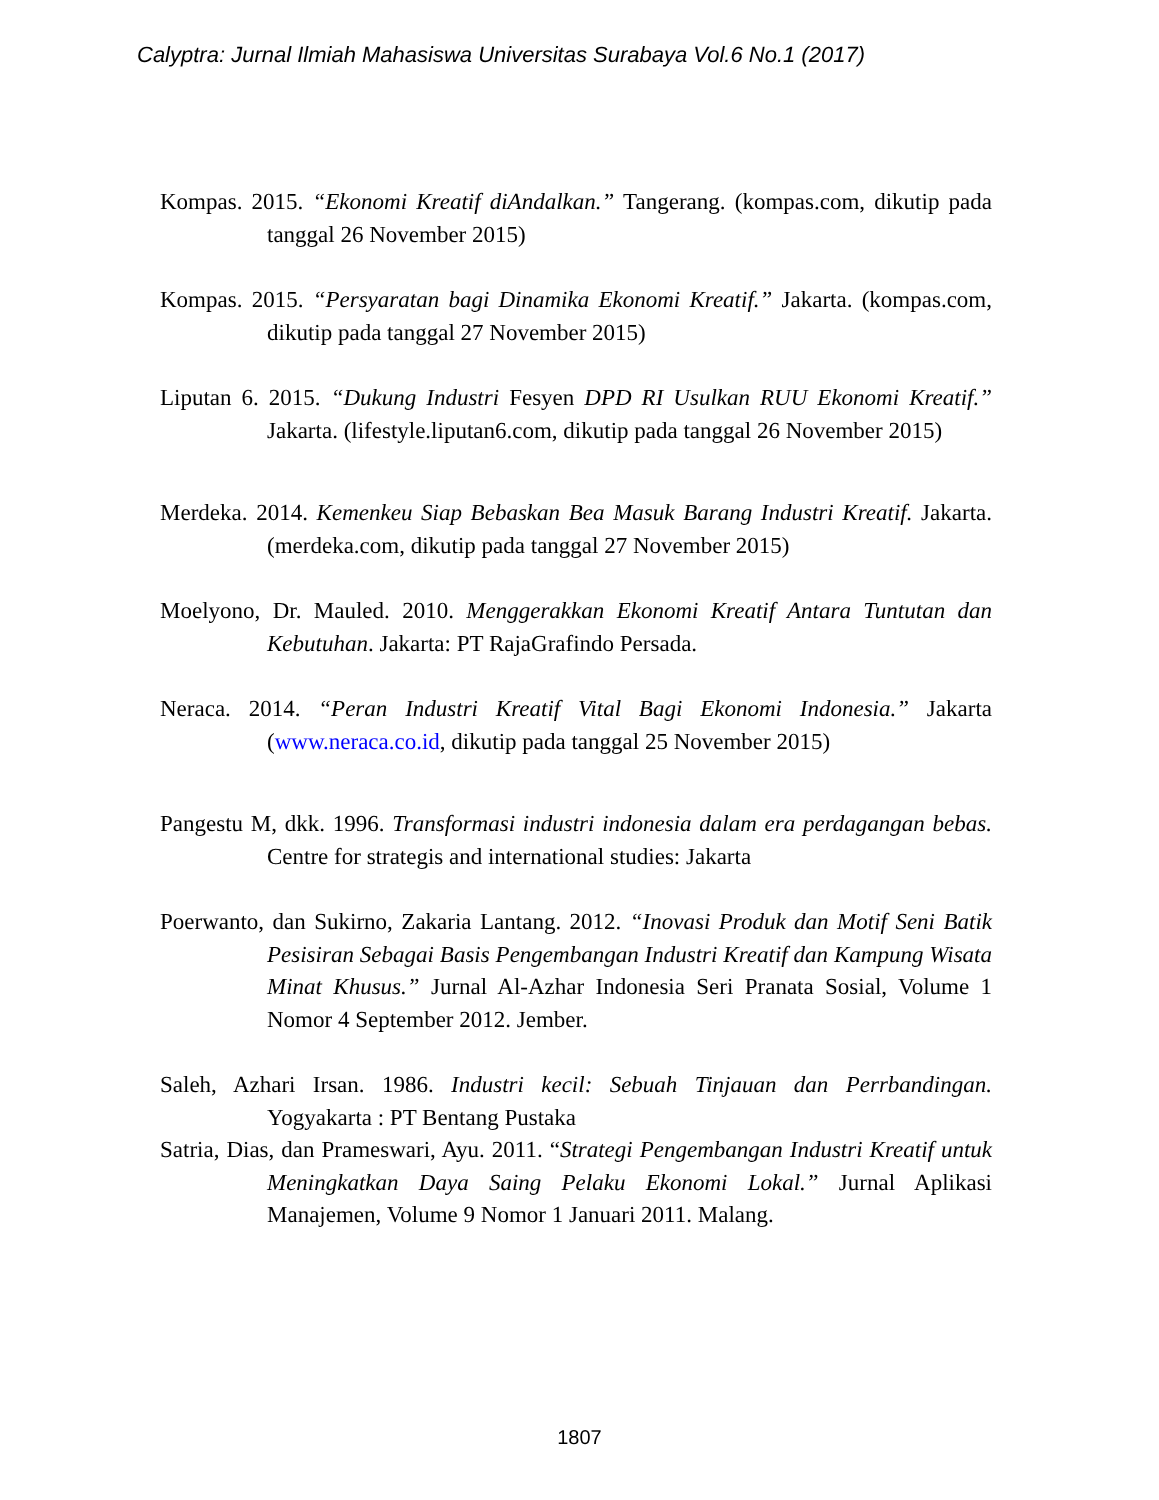Calyptra: Jurnal Ilmiah Mahasiswa Universitas Surabaya Vol.6 No.1 (2017)
Kompas. 2015. “Ekonomi Kreatif diAndalkan.” Tangerang. (kompas.com, dikutip pada tanggal 26 November 2015)
Kompas. 2015. “Persyaratan bagi Dinamika Ekonomi Kreatif.” Jakarta. (kompas.com, dikutip pada tanggal 27 November 2015)
Liputan 6. 2015. “Dukung Industri Fesyen DPD RI Usulkan RUU Ekonomi Kreatif.” Jakarta. (lifestyle.liputan6.com, dikutip pada tanggal 26 November 2015)
Merdeka. 2014. Kemenkeu Siap Bebaskan Bea Masuk Barang Industri Kreatif. Jakarta. (merdeka.com, dikutip pada tanggal 27 November 2015)
Moelyono, Dr. Mauled. 2010. Menggerakkan Ekonomi Kreatif Antara Tuntutan dan Kebutuhan. Jakarta: PT RajaGrafindo Persada.
Neraca. 2014. “Peran Industri Kreatif Vital Bagi Ekonomi Indonesia.” Jakarta (www.neraca.co.id, dikutip pada tanggal 25 November 2015)
Pangestu M, dkk. 1996. Transformasi industri indonesia dalam era perdagangan bebas. Centre for strategis and international studies: Jakarta
Poerwanto, dan Sukirno, Zakaria Lantang. 2012. “Inovasi Produk dan Motif Seni Batik Pesisiran Sebagai Basis Pengembangan Industri Kreatif dan Kampung Wisata Minat Khusus.” Jurnal Al-Azhar Indonesia Seri Pranata Sosial, Volume 1 Nomor 4 September 2012. Jember.
Saleh, Azhari Irsan. 1986. Industri kecil: Sebuah Tinjauan dan Perrbandingan. Yogyakarta : PT Bentang Pustaka
Satria, Dias, dan Prameswari, Ayu. 2011. “Strategi Pengembangan Industri Kreatif untuk Meningkatkan Daya Saing Pelaku Ekonomi Lokal.” Jurnal Aplikasi Manajemen, Volume 9 Nomor 1 Januari 2011. Malang.
1807